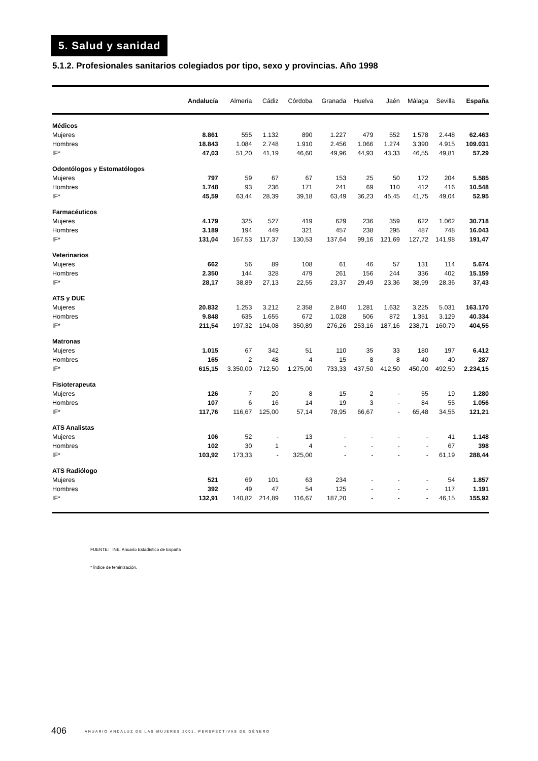5. Salud y sanidad
5.1.2. Profesionales sanitarios colegiados por tipo, sexo y provincias. Año 1998
| | Andalucía | Almería | Cádiz | Córdoba | Granada | Huelva | Jaén | Málaga | Sevilla | España |
| --- | --- | --- | --- | --- | --- | --- | --- | --- | --- | --- |
| Médicos | | | | | | | | | | |
| Mujeres | 8.861 | 555 | 1.132 | 890 | 1.227 | 479 | 552 | 1.578 | 2.448 | 62.463 |
| Hombres | 18.843 | 1.084 | 2.748 | 1.910 | 2.456 | 1.066 | 1.274 | 3.390 | 4.915 | 109.031 |
| IF* | 47,03 | 51,20 | 41,19 | 46,60 | 49,96 | 44,93 | 43,33 | 46,55 | 49,81 | 57,29 |
| Odontólogos y Estomatólogos | | | | | | | | | | |
| Mujeres | 797 | 59 | 67 | 67 | 153 | 25 | 50 | 172 | 204 | 5.585 |
| Hombres | 1.748 | 93 | 236 | 171 | 241 | 69 | 110 | 412 | 416 | 10.548 |
| IF* | 45,59 | 63,44 | 28,39 | 39,18 | 63,49 | 36,23 | 45,45 | 41,75 | 49,04 | 52.95 |
| Farmacéuticos | | | | | | | | | | |
| Mujeres | 4.179 | 325 | 527 | 419 | 629 | 236 | 359 | 622 | 1.062 | 30.718 |
| Hombres | 3.189 | 194 | 449 | 321 | 457 | 238 | 295 | 487 | 748 | 16.043 |
| IF* | 131,04 | 167,53 | 117,37 | 130,53 | 137,64 | 99,16 | 121,69 | 127,72 | 141,98 | 191,47 |
| Veterinarios | | | | | | | | | | |
| Mujeres | 662 | 56 | 89 | 108 | 61 | 46 | 57 | 131 | 114 | 5.674 |
| Hombres | 2.350 | 144 | 328 | 479 | 261 | 156 | 244 | 336 | 402 | 15.159 |
| IF* | 28,17 | 38,89 | 27,13 | 22,55 | 23,37 | 29,49 | 23,36 | 38,99 | 28,36 | 37,43 |
| ATS y DUE | | | | | | | | | | |
| Mujeres | 20.832 | 1.253 | 3.212 | 2.358 | 2.840 | 1.281 | 1.632 | 3.225 | 5.031 | 163.170 |
| Hombres | 9.848 | 635 | 1.655 | 672 | 1.028 | 506 | 872 | 1.351 | 3.129 | 40.334 |
| IF* | 211,54 | 197,32 | 194,08 | 350,89 | 276,26 | 253,16 | 187,16 | 238,71 | 160,79 | 404,55 |
| Matronas | | | | | | | | | | |
| Mujeres | 1.015 | 67 | 342 | 51 | 110 | 35 | 33 | 180 | 197 | 6.412 |
| Hombres | 165 | 2 | 48 | 4 | 15 | 8 | 8 | 40 | 40 | 287 |
| IF* | 615,15 | 3.350,00 | 712,50 | 1.275,00 | 733,33 | 437,50 | 412,50 | 450,00 | 492,50 | 2.234,15 |
| Fisioterapeuta | | | | | | | | | | |
| Mujeres | 126 | 7 | 20 | 8 | 15 | 2 | - | 55 | 19 | 1.280 |
| Hombres | 107 | 6 | 16 | 14 | 19 | 3 | - | 84 | 55 | 1.056 |
| IF* | 117,76 | 116,67 | 125,00 | 57,14 | 78,95 | 66,67 | - | 65,48 | 34,55 | 121,21 |
| ATS Analistas | | | | | | | | | | |
| Mujeres | 106 | 52 | - | 13 | - | - | - | - | 41 | 1.148 |
| Hombres | 102 | 30 | 1 | 4 | - | - | - | - | 67 | 398 |
| IF* | 103,92 | 173,33 | - | 325,00 | - | - | - | - | 61,19 | 288,44 |
| ATS Radiólogo | | | | | | | | | | |
| Mujeres | 521 | 69 | 101 | 63 | 234 | - | - | - | 54 | 1.857 |
| Hombres | 392 | 49 | 47 | 54 | 125 | - | - | - | 117 | 1.191 |
| IF* | 132,91 | 140,82 | 214,89 | 116,67 | 187,20 | - | - | - | 46,15 | 155,92 |
FUENTE: INE. Anuario Estadístico de España
* Índice de feminización.
406 ANUARIO ANDALUZ DE LAS MUJERES 2001. PERSPECTIVAS DE GÉNERO